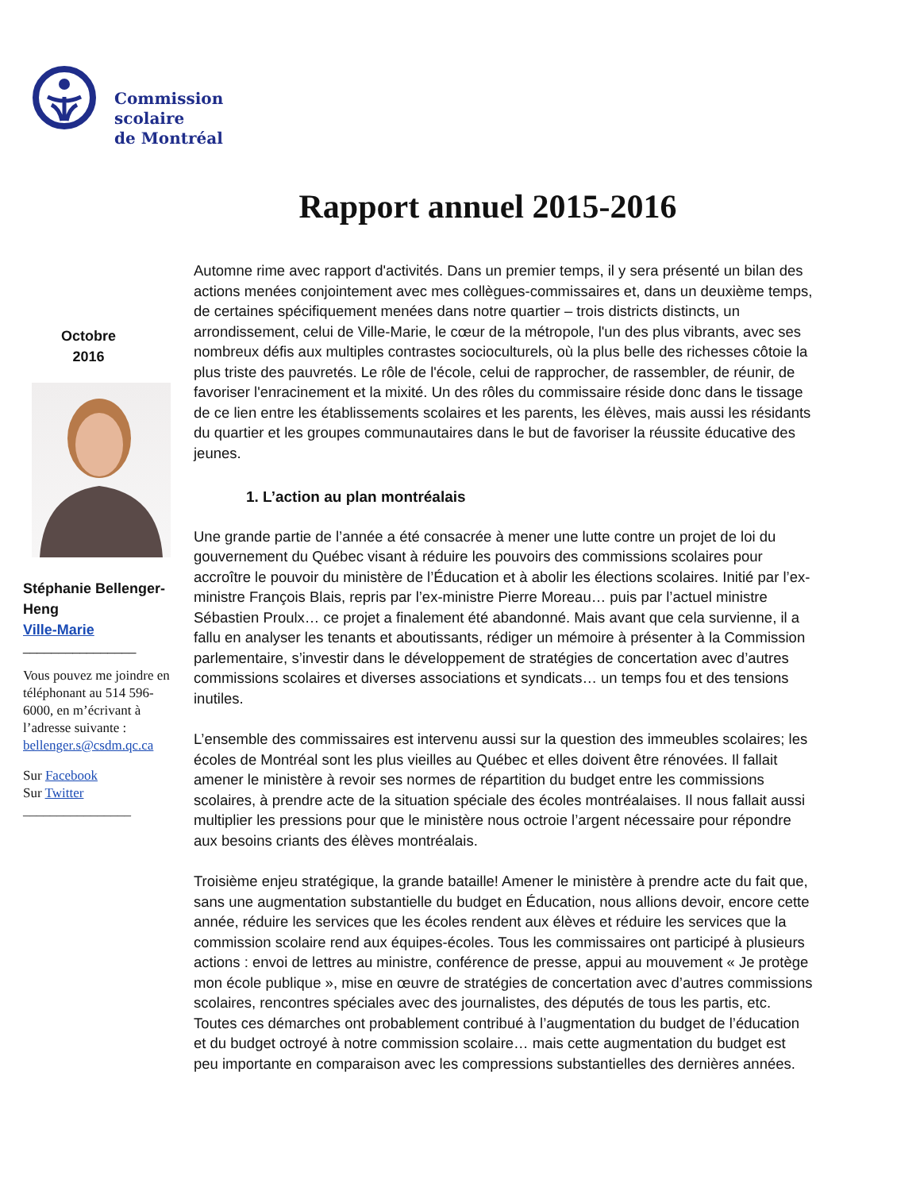Commission
scolaire
de Montréal
Rapport annuel 2015-2016
Octobre
2016
Stéphanie Bellenger-Heng
Ville-Marie
________________
Vous pouvez me joindre en téléphonant au 514 596-6000, en m’écrivant à l’adresse suivante : bellenger.s@csdm.qc.ca
Sur Facebook
Sur Twitter
________________
Automne rime avec rapport d'activités. Dans un premier temps, il y sera présenté un bilan des actions menées conjointement avec mes collègues-commissaires et, dans un deuxième temps, de certaines spécifiquement menées dans notre quartier – trois districts distincts, un arrondissement, celui de Ville-Marie, le cœur de la métropole, l'un des plus vibrants, avec ses nombreux défis aux multiples contrastes socioculturels, où la plus belle des richesses côtoie la plus triste des pauvretés. Le rôle de l'école, celui de rapprocher, de rassembler, de réunir, de favoriser l'enracinement et la mixité. Un des rôles du commissaire réside donc dans le tissage de ce lien entre les établissements scolaires et les parents, les élèves, mais aussi les résidants du quartier et les groupes communautaires dans le but de favoriser la réussite éducative des jeunes.
1. L’action au plan montréalais
Une grande partie de l’année a été consacrée à mener une lutte contre un projet de loi du gouvernement du Québec visant à réduire les pouvoirs des commissions scolaires pour accroître le pouvoir du ministère de l’Éducation et à abolir les élections scolaires. Initié par l’ex-ministre François Blais, repris par l’ex-ministre Pierre Moreau… puis par l’actuel ministre Sébastien Proulx… ce projet a finalement été abandonné. Mais avant que cela survienne, il a fallu en analyser les tenants et aboutissants, rédiger un mémoire à présenter à la Commission parlementaire, s’investir dans le développement de stratégies de concertation avec d’autres commissions scolaires et diverses associations et syndicats… un temps fou et des tensions inutiles.
L’ensemble des commissaires est intervenu aussi sur la question des immeubles scolaires; les écoles de Montréal sont les plus vieilles au Québec et elles doivent être rénovées. Il fallait amener le ministère à revoir ses normes de répartition du budget entre les commissions scolaires, à prendre acte de la situation spéciale des écoles montréalaises. Il nous fallait aussi multiplier les pressions pour que le ministère nous octroie l’argent nécessaire pour répondre aux besoins criants des élèves montréalais.
Troisième enjeu stratégique, la grande bataille! Amener le ministère à prendre acte du fait que, sans une augmentation substantielle du budget en Éducation, nous allions devoir, encore cette année, réduire les services que les écoles rendent aux élèves et réduire les services que la commission scolaire rend aux équipes-écoles. Tous les commissaires ont participé à plusieurs actions : envoi de lettres au ministre, conférence de presse, appui au mouvement « Je protège mon école publique », mise en œuvre de stratégies de concertation avec d’autres commissions scolaires, rencontres spéciales avec des journalistes, des députés de tous les partis, etc. Toutes ces démarches ont probablement contribué à l’augmentation du budget de l’éducation et du budget octroyé à notre commission scolaire… mais cette augmentation du budget est peu importante en comparaison avec les compressions substantielles des dernières années.